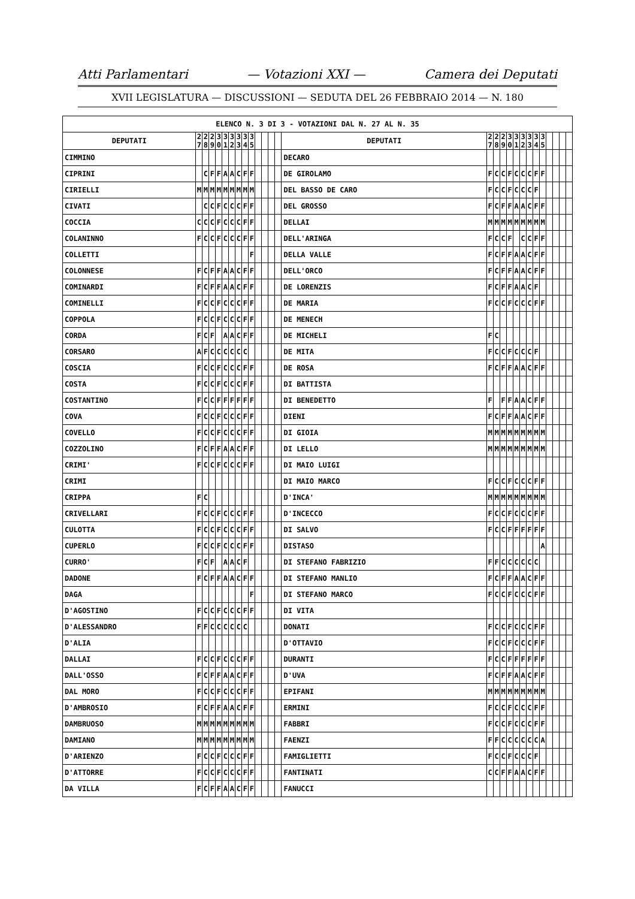Atti Parlamentari — Votazioni XXI — Camera dei Deputati
XVII LEGISLATURA — DISCUSSIONI — SEDUTA DEL 26 FEBBRAIO 2014 — N. 180
| ELENCO N. 3 DI 3 - VOTAZIONI DAL N. 27 AL N. 35 | | | | | | | | | | | | | | | | | | | | | | | | | | | |
| --- | --- | --- | --- | --- | --- | --- | --- | --- | --- | --- | --- | --- | --- | --- | --- | --- | --- | --- | --- | --- | --- | --- | --- | --- | --- | --- | --- |
| DEPUTATI | 2 7 | 2 8 | 2 9 | 3 0 | 3 1 | 3 2 | 3 3 | 3 4 | 3 5 | | | | | DEPUTATI | 2 7 | 2 8 | 2 9 | 3 0 | 3 1 | 3 2 | 3 3 | 3 4 | 3 5 | | | | |
| CIMMINO | | | | | | | | | | | | | | DECARO | | | | | | | | | | | | | |
| CIPRINI | | C | F | F | A | A | C | F | F | | | | | DE GIROLAMO | F | C | C | F | C | C | C | F | F | | | | |
| CIRIELLI | M | M | M | M | M | M | M | M | M | | | | | DEL BASSO DE CARO | F | C | C | F | C | C | C | F | | | | | |
| CIVATI | | C | C | F | C | C | C | F | F | | | | | DEL GROSSO | F | C | F | F | A | A | C | F | F | | | | |
| COCCIA | C | C | C | F | C | C | C | F | F | | | | | DELLAI | M | M | M | M | M | M | M | M | M | | | | |
| COLANINNO | F | C | C | F | C | C | C | F | F | | | | | DELL'ARINGA | F | C | C | F | | C | C | F | F | | | | |
| COLLETTI | | | | | | | | | F | | | | | DELLA VALLE | F | C | F | F | A | A | C | F | F | | | | |
| COLONNESE | F | C | F | F | A | A | C | F | F | | | | | DELL'ORCO | F | C | F | F | A | A | C | F | F | | | | |
| COMINARDI | F | C | F | F | A | A | C | F | F | | | | | DE LORENZIS | F | C | F | F | A | A | C | F | | | | | |
| COMINELLI | F | C | C | F | C | C | C | F | F | | | | | DE MARIA | F | C | C | F | C | C | C | F | F | | | | |
| COPPOLA | F | C | C | F | C | C | C | F | F | | | | | DE MENECH | | | | | | | | | | | | | |
| CORDA | F | C | F | | A | A | C | F | F | | | | | DE MICHELI | F | C | | | | | | | | | | | |
| CORSARO | A | F | C | C | C | C | C | C | | | | | | DE MITA | F | C | C | F | C | C | C | F | | | | | |
| COSCIA | F | C | C | F | C | C | C | F | F | | | | | DE ROSA | F | C | F | F | A | A | C | F | F | | | | |
| COSTA | F | C | C | F | C | C | C | F | F | | | | | DI BATTISTA | | | | | | | | | | | | | |
| COSTANTINO | F | C | C | F | F | F | F | F | F | | | | | DI BENEDETTO | F | | F | F | A | A | C | F | F | | | | |
| COVA | F | C | C | F | C | C | C | F | F | | | | | DIENI | F | C | F | F | A | A | C | F | F | | | | |
| COVELLO | F | C | C | F | C | C | C | F | F | | | | | DI GIOIA | M | M | M | M | M | M | M | M | M | | | | |
| COZZOLINO | F | C | F | F | A | A | C | F | F | | | | | DI LELLO | M | M | M | M | M | M | M | M | M | | | | |
| CRIMI' | F | C | C | F | C | C | C | F | F | | | | | DI MAIO LUIGI | | | | | | | | | | | | | |
| CRIMI | | | | | | | | | | | | | | DI MAIO MARCO | F | C | C | F | C | C | C | F | F | | | | |
| CRIPPA | F | C | | | | | | | | | | | | D'INCA' | M | M | M | M | M | M | M | M | M | | | | |
| CRIVELLARI | F | C | C | F | C | C | C | F | F | | | | | D'INCECCO | F | C | C | F | C | C | C | F | F | | | | |
| CULOTTA | F | C | C | F | C | C | C | F | F | | | | | DI SALVO | F | C | C | F | F | F | F | F | F | | | | |
| CUPERLO | F | C | C | F | C | C | C | F | F | | | | | DISTASO | | | | | | | | | A | | | | |
| CURRO' | F | C | F | | A | A | C | F | | | | | | DI STEFANO FABRIZIO | F | F | C | C | C | C | C | C | | | | | |
| DADONE | F | C | F | F | A | A | C | F | F | | | | | DI STEFANO MANLIO | F | C | F | F | A | A | C | F | F | | | | |
| DAGA | | | | | | | | | F | | | | | DI STEFANO MARCO | F | C | C | F | C | C | C | F | F | | | | |
| D'AGOSTINO | F | C | C | F | C | C | C | F | F | | | | | DI VITA | | | | | | | | | | | | | |
| D'ALESSANDRO | F | F | C | C | C | C | C | C | | | | | | DONATI | F | C | C | F | C | C | C | F | F | | | | |
| D'ALIA | | | | | | | | | | | | | | D'OTTAVIO | F | C | C | F | C | C | C | F | F | | | | |
| DALLAI | F | C | C | F | C | C | C | F | F | | | | | DURANTI | F | C | C | F | F | F | F | F | F | | | | |
| DALL'OSSO | F | C | F | F | A | A | C | F | F | | | | | D'UVA | F | C | F | F | A | A | C | F | F | | | | |
| DAL MORO | F | C | C | F | C | C | C | F | F | | | | | EPIFANI | M | M | M | M | M | M | M | M | M | | | | |
| D'AMBROSIO | F | C | F | F | A | A | C | F | F | | | | | ERMINI | F | C | C | F | C | C | C | F | F | | | | |
| DAMBRUOSO | M | M | M | M | M | M | M | M | M | | | | | FABBRI | F | C | C | F | C | C | C | F | F | | | | |
| DAMIANO | M | M | M | M | M | M | M | M | M | | | | | FAENZI | F | F | C | C | C | C | C | C | A | | | | |
| D'ARIENZO | F | C | C | F | C | C | C | F | F | | | | | FAMIGLIETTI | F | C | C | F | C | C | C | F | | | | | |
| D'ATTORRE | F | C | C | F | C | C | C | F | F | | | | | FANTINATI | C | C | F | F | A | A | C | F | F | | | | |
| DA VILLA | F | C | F | F | A | A | C | F | F | | | | | FANUCCI | | | | | | | | | | | | | |